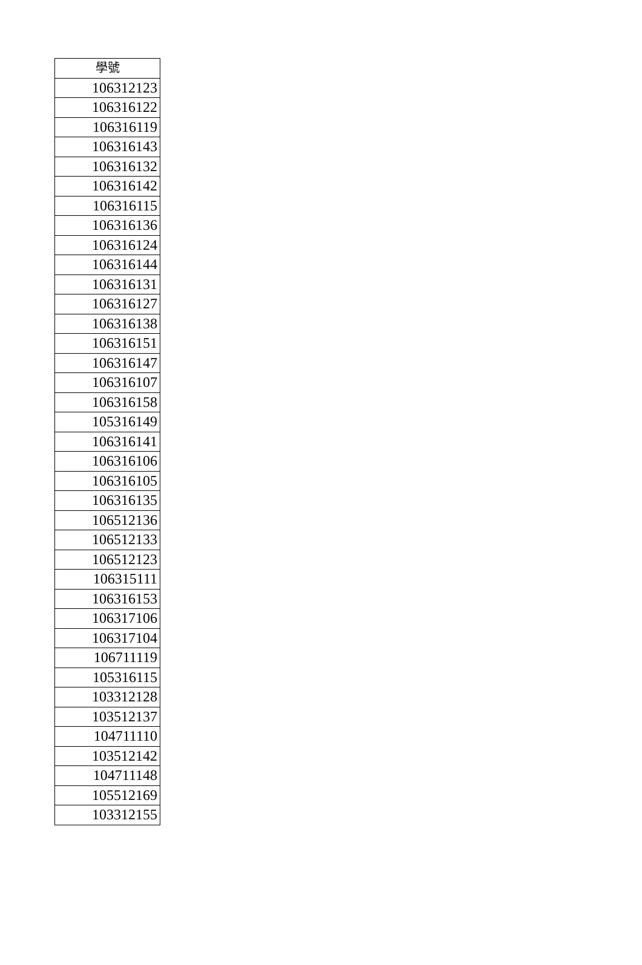| 學號 |
| --- |
| 106312123 |
| 106316122 |
| 106316119 |
| 106316143 |
| 106316132 |
| 106316142 |
| 106316115 |
| 106316136 |
| 106316124 |
| 106316144 |
| 106316131 |
| 106316127 |
| 106316138 |
| 106316151 |
| 106316147 |
| 106316107 |
| 106316158 |
| 105316149 |
| 106316141 |
| 106316106 |
| 106316105 |
| 106316135 |
| 106512136 |
| 106512133 |
| 106512123 |
| 106315111 |
| 106316153 |
| 106317106 |
| 106317104 |
| 106711119 |
| 105316115 |
| 103312128 |
| 103512137 |
| 104711110 |
| 103512142 |
| 104711148 |
| 105512169 |
| 103312155 |